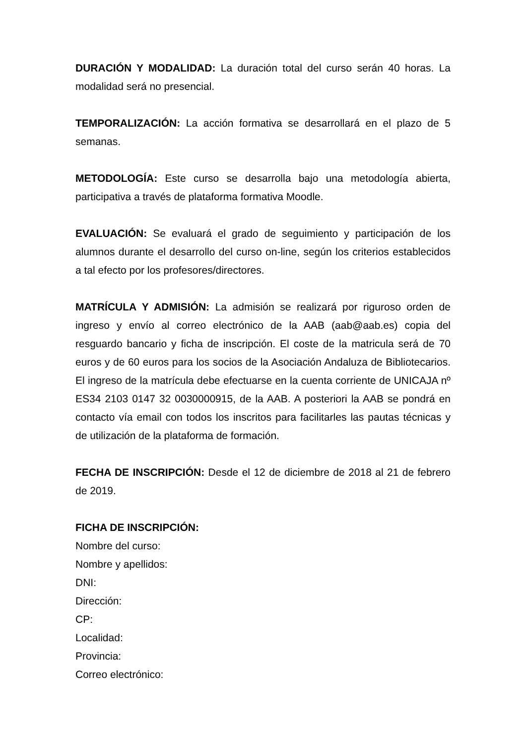DURACIÓN Y MODALIDAD: La duración total del curso serán 40 horas. La modalidad será no presencial.
TEMPORALIZACIÓN: La acción formativa se desarrollará en el plazo de 5 semanas.
METODOLOGÍA: Este curso se desarrolla bajo una metodología abierta, participativa a través de plataforma formativa Moodle.
EVALUACIÓN: Se evaluará el grado de seguimiento y participación de los alumnos durante el desarrollo del curso on-line, según los criterios establecidos a tal efecto por los profesores/directores.
MATRÍCULA Y ADMISIÓN: La admisión se realizará por riguroso orden de ingreso y envío al correo electrónico de la AAB (aab@aab.es) copia del resguardo bancario y ficha de inscripción. El coste de la matricula será de 70 euros y de 60 euros para los socios de la Asociación Andaluza de Bibliotecarios. El ingreso de la matrícula debe efectuarse en la cuenta corriente de UNICAJA nº ES34 2103 0147 32 0030000915, de la AAB. A posteriori la AAB se pondrá en contacto vía email con todos los inscritos para facilitarles las pautas técnicas y de utilización de la plataforma de formación.
FECHA DE INSCRIPCIÓN: Desde el 12 de diciembre de 2018 al 21 de febrero de 2019.
FICHA DE INSCRIPCIÓN:
Nombre del curso:
Nombre y apellidos:
DNI:
Dirección:
CP:
Localidad:
Provincia:
Correo electrónico: